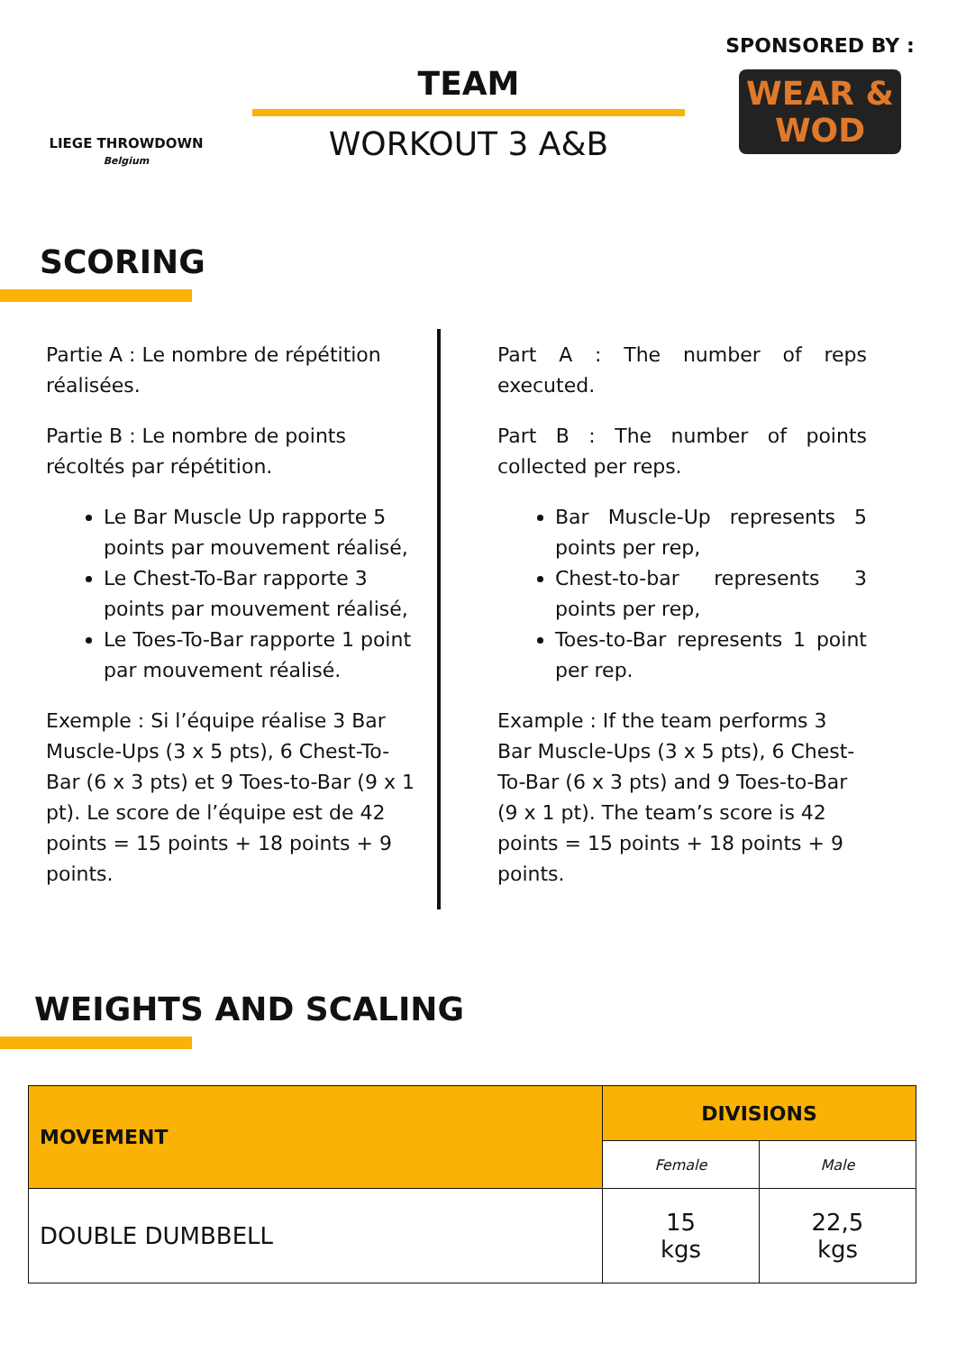LIEGE THROWDOWN
Belgium
TEAM
WORKOUT 3 A&B
SPONSORED BY :
WEAR & WOD
SCORING
Partie A : Le nombre de répétition réalisées.
Partie B : Le nombre de points récoltés par répétition.
Le Bar Muscle Up rapporte 5 points par mouvement réalisé,
Le Chest-To-Bar rapporte 3 points par mouvement réalisé,
Le Toes-To-Bar rapporte 1 point par mouvement réalisé.
Exemple : Si l’équipe réalise 3 Bar Muscle-Ups (3 x 5 pts), 6 Chest-To-Bar (6 x 3 pts) et 9 Toes-to-Bar (9 x 1 pt). Le score de l’équipe est de 42 points = 15 points + 18 points + 9 points.
Part A : The number of reps executed.
Part B : The number of points collected per reps.
Bar Muscle-Up represents 5 points per rep,
Chest-to-bar represents 3 points per rep,
Toes-to-Bar represents 1 point per rep.
Example : If the team performs 3 Bar Muscle-Ups (3 x 5 pts), 6 Chest-To-Bar (6 x 3 pts) and 9 Toes-to-Bar (9 x 1 pt). The team’s score is 42 points = 15 points + 18 points + 9 points.
WEIGHTS AND SCALING
| MOVEMENT | DIVISIONS | |
| --- | --- | --- |
| | Female | Male |
| DOUBLE DUMBBELL | 15 kgs | 22,5 kgs |